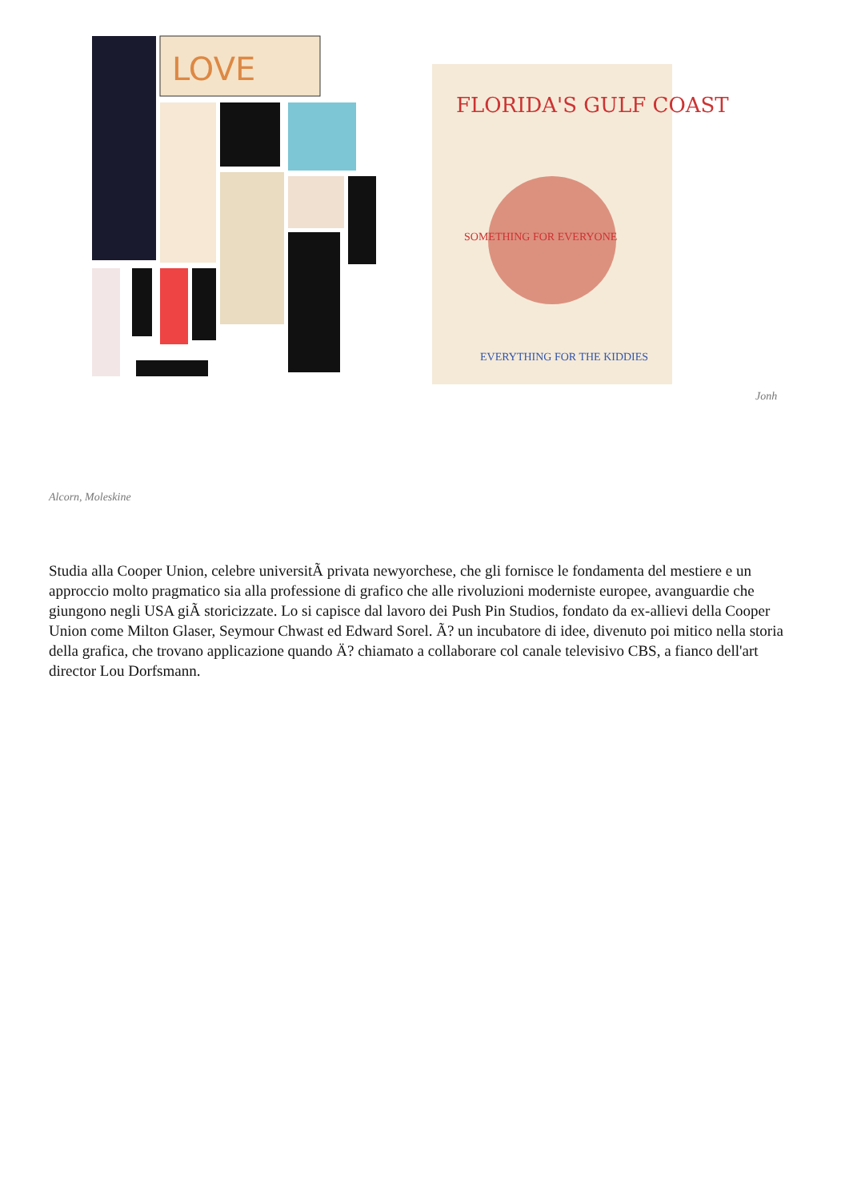LOVE
FLORIDA'S GULF COAST
SOMETHING FOR EVERYONE
EVERYTHING FOR THE KIDDIES
Jonh
Alcorn, Moleskine
Studia alla Cooper Union, celebre universitÃ privata newyorchese, che gli fornisce le fondamenta del mestiere e un approccio molto pragmatico sia alla professione di grafico che alle rivoluzioni moderniste europee, avanguardie che giungono negli USA giÃ storicizzate. Lo si capisce dal lavoro dei Push Pin Studios, fondato da ex-allievi della Cooper Union come Milton Glaser, Seymour Chwast ed Edward Sorel. Ã? un incubatore di idee, divenuto poi mitico nella storia della grafica, che trovano applicazione quando Ä? chiamato a collaborare col canale televisivo CBS, a fianco dell'art director Lou Dorfsmann.